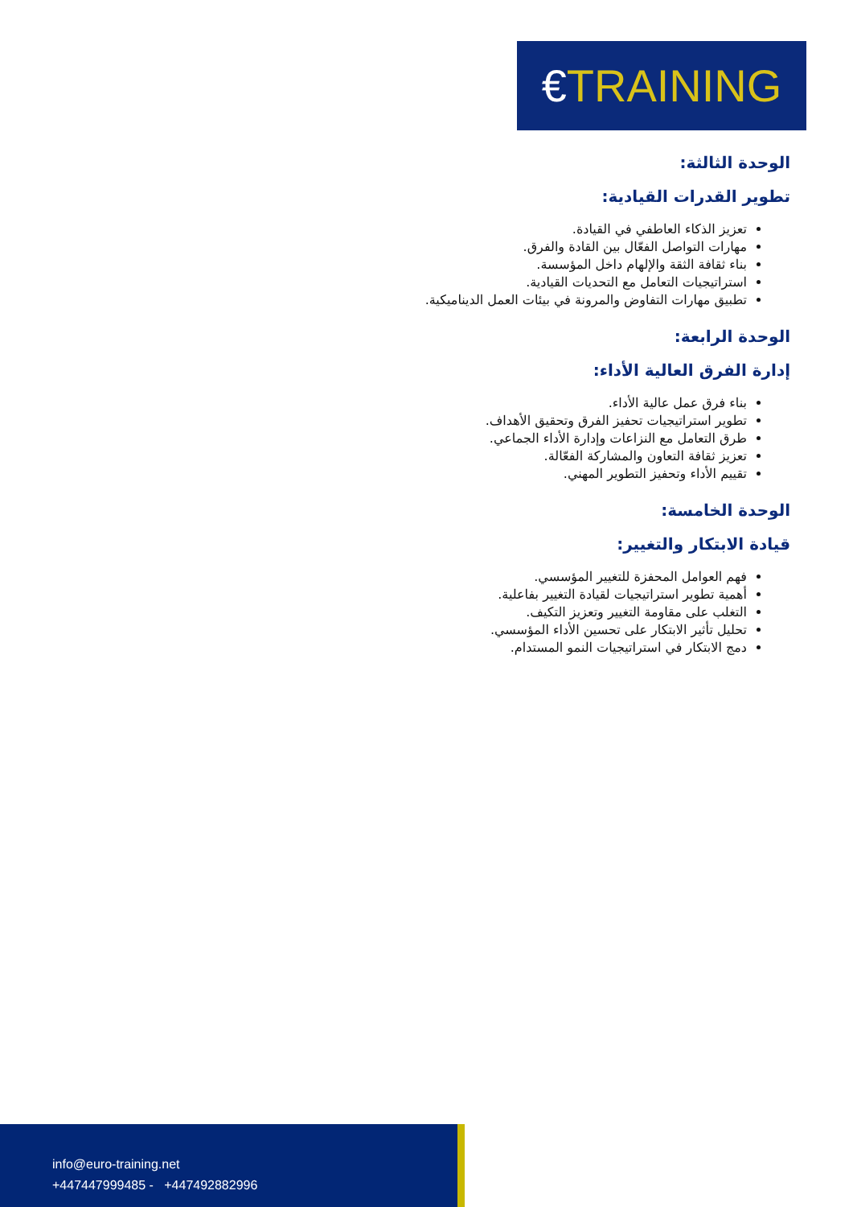€TRAINING
الوحدة الثالثة:
تطوير القدرات القيادية:
تعزيز الذكاء العاطفي في القيادة.
مهارات التواصل الفعّال بين القادة والفرق.
بناء ثقافة الثقة والإلهام داخل المؤسسة.
استراتيجيات التعامل مع التحديات القيادية.
تطبيق مهارات التفاوض والمرونة في بيئات العمل الديناميكية.
الوحدة الرابعة:
إدارة الفرق العالية الأداء:
بناء فرق عمل عالية الأداء.
تطوير استراتيجيات تحفيز الفرق وتحقيق الأهداف.
طرق التعامل مع النزاعات وإدارة الأداء الجماعي.
تعزيز ثقافة التعاون والمشاركة الفعّالة.
تقييم الأداء وتحفيز التطوير المهني.
الوحدة الخامسة:
قيادة الابتكار والتغيير:
فهم العوامل المحفزة للتغيير المؤسسي.
أهمية تطوير استراتيجيات لقيادة التغيير بفاعلية.
التغلب على مقاومة التغيير وتعزيز التكيف.
تحليل تأثير الابتكار على تحسين الأداء المؤسسي.
دمج الابتكار في استراتيجيات النمو المستدام.
info@euro-training.net
+447447999485 - +447492882996